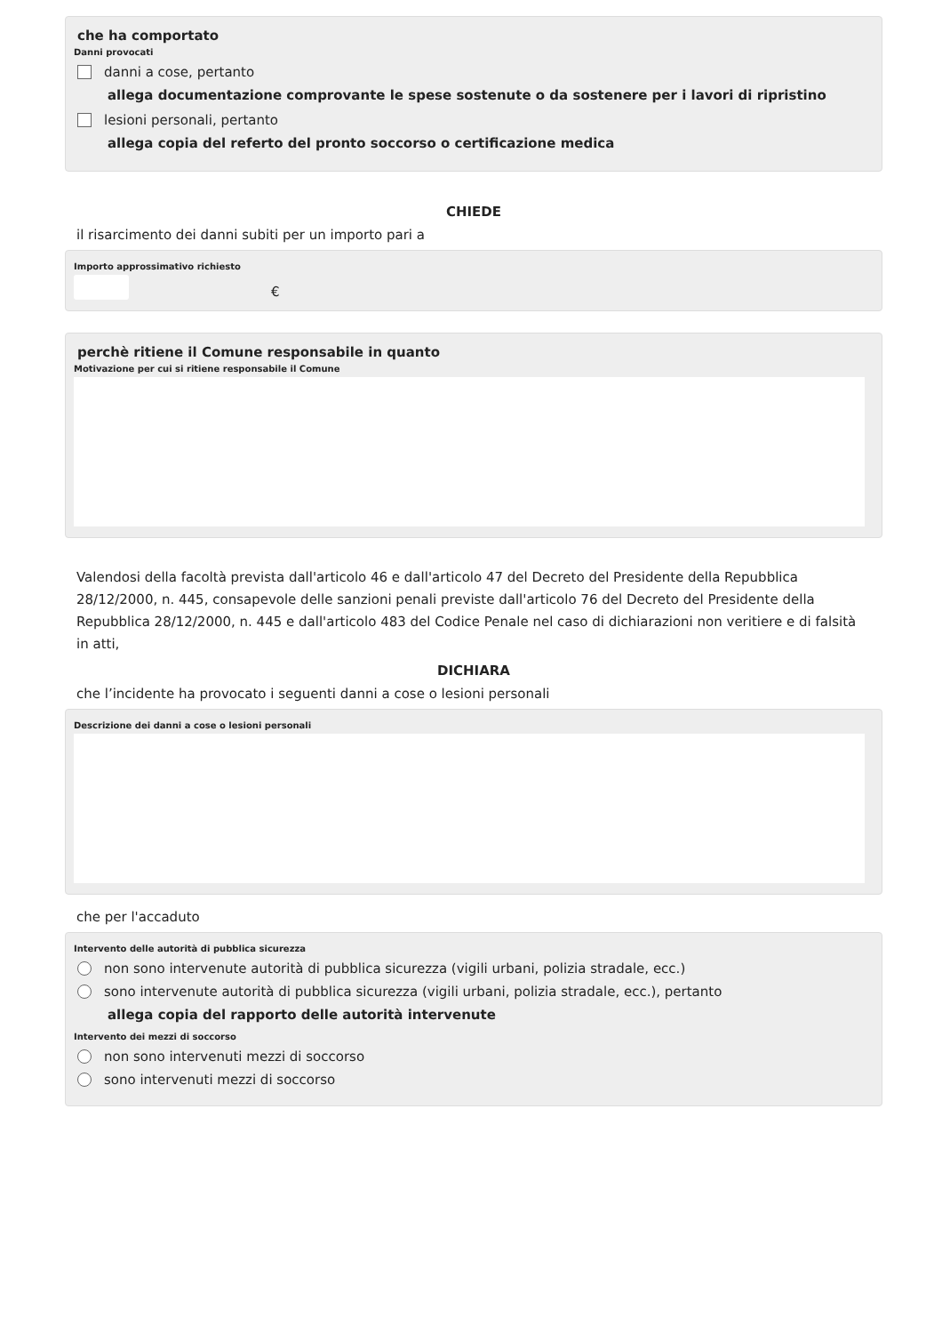che ha comportato
Danni provocati
danni a cose, pertanto
allega documentazione comprovante le spese sostenute o da sostenere per i lavori di ripristino
lesioni personali, pertanto
allega copia del referto del pronto soccorso o certificazione medica
CHIEDE
il risarcimento dei danni subiti per un importo pari a
Importo approssimativo richiesto
€
perchè ritiene il Comune responsabile in quanto
Motivazione per cui si ritiene responsabile il Comune
Valendosi della facoltà prevista dall'articolo 46 e dall'articolo 47 del Decreto del Presidente della Repubblica 28/12/2000, n. 445, consapevole delle sanzioni penali previste dall'articolo 76 del Decreto del Presidente della Repubblica 28/12/2000, n. 445 e dall'articolo 483 del Codice Penale nel caso di dichiarazioni non veritiere e di falsità in atti,
DICHIARA
che l’incidente ha provocato i seguenti danni a cose o lesioni personali
Descrizione dei danni a cose o lesioni personali
che per l'accaduto
Intervento delle autorità di pubblica sicurezza
non sono intervenute autorità di pubblica sicurezza (vigili urbani, polizia stradale, ecc.)
sono intervenute autorità di pubblica sicurezza (vigili urbani, polizia stradale, ecc.), pertanto
allega copia del rapporto delle autorità intervenute
Intervento dei mezzi di soccorso
non sono intervenuti mezzi di soccorso
sono intervenuti mezzi di soccorso